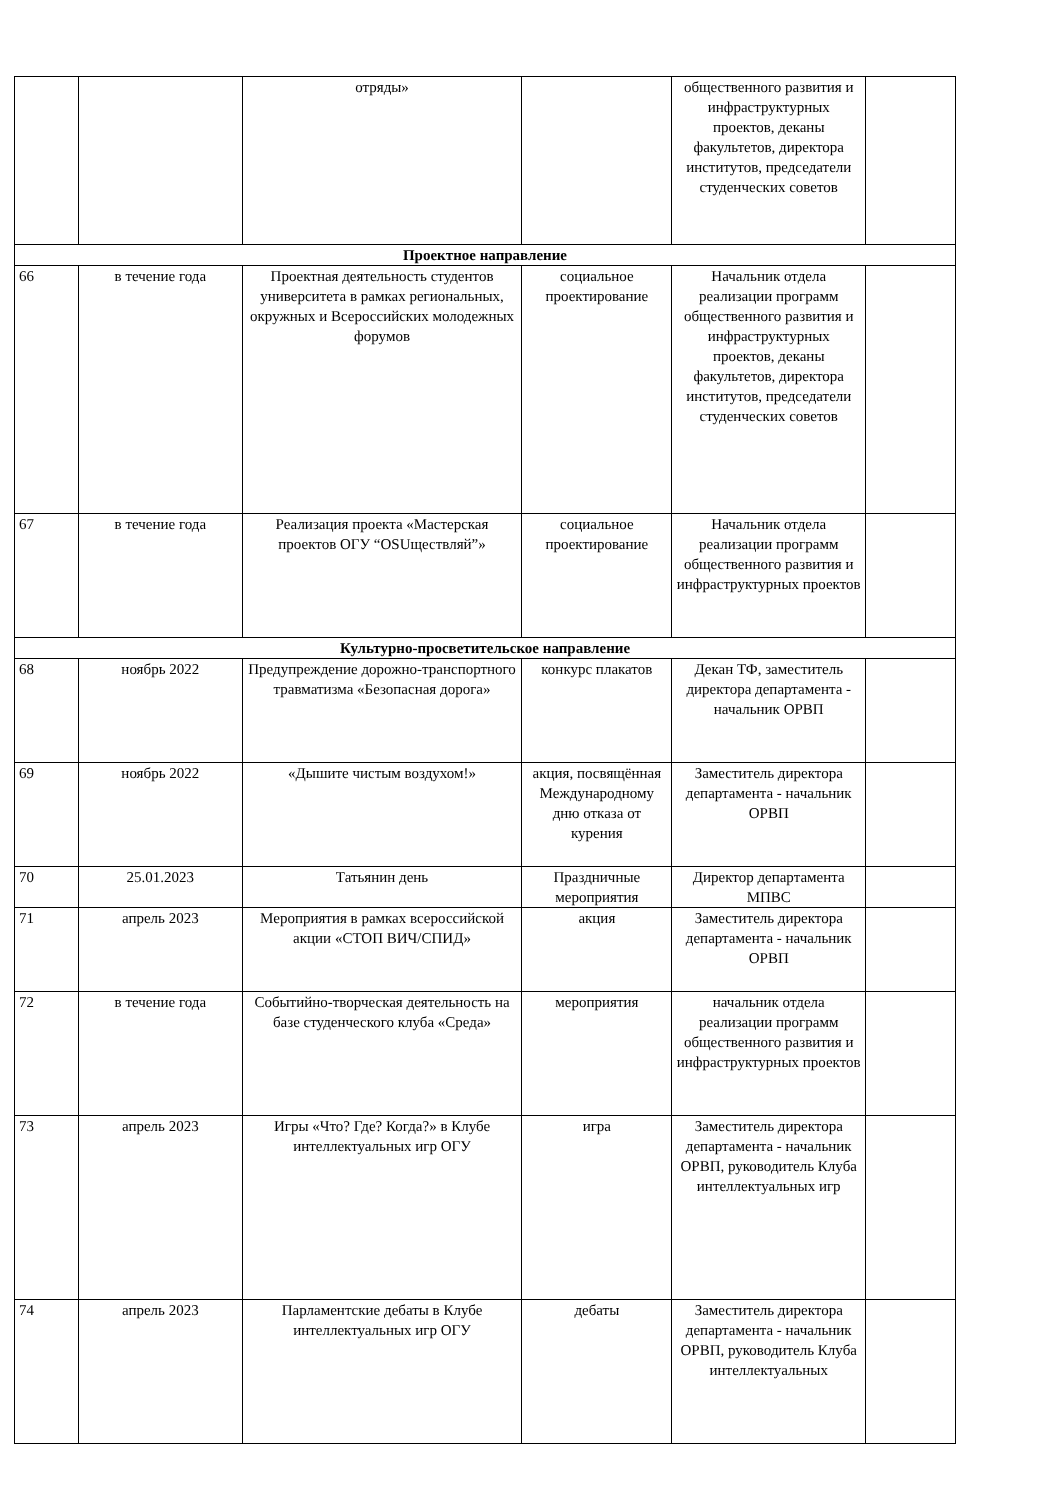| | | отряды» | | общественного развития и инфраструктурных проектов, деканы факультетов, директора институтов, председатели студенческих советов | |
| Проектное направление | | | | | |
| 66 | в течение года | Проектная деятельность студентов университета в рамках региональных, окружных и Всероссийских молодежных форумов | социальное проектирование | Начальник отдела реализации программ общественного развития и инфраструктурных проектов, деканы факультетов, директора институтов, председатели студенческих советов | |
| 67 | в течение года | Реализация проекта «Мастерская проектов ОГУ “OSUществляй”» | социальное проектирование | Начальник отдела реализации программ общественного развития и инфраструктурных проектов | |
| Культурно-просветительское направление | | | | | |
| 68 | ноябрь 2022 | Предупреждение дорожно-транспортного травматизма «Безопасная дорога» | конкурс плакатов | Декан ТФ, заместитель директора департамента - начальник ОРВП | |
| 69 | ноябрь 2022 | «Дышите чистым воздухом!» | акция, посвящённая Международному дню отказа от курения | Заместитель директора департамента - начальник ОРВП | |
| 70 | 25.01.2023 | Татьянин день | Праздничные мероприятия | Директор департамента МПВС | |
| 71 | апрель 2023 | Мероприятия в рамках всероссийской акции «СТОП ВИЧ/СПИД» | акция | Заместитель директора департамента - начальник ОРВП | |
| 72 | в течение года | Событийно-творческая деятельность на базе студенческого клуба «Среда» | мероприятия | начальник отдела реализации программ общественного развития и инфраструктурных проектов | |
| 73 | апрель 2023 | Игры «Что? Где? Когда?» в Клубе интеллектуальных игр ОГУ | игра | Заместитель директора департамента - начальник ОРВП, руководитель Клуба интеллектуальных игр | |
| 74 | апрель 2023 | Парламентские дебаты в Клубе интеллектуальных игр ОГУ | дебаты | Заместитель директора департамента - начальник ОРВП, руководитель Клуба интеллектуальных | |